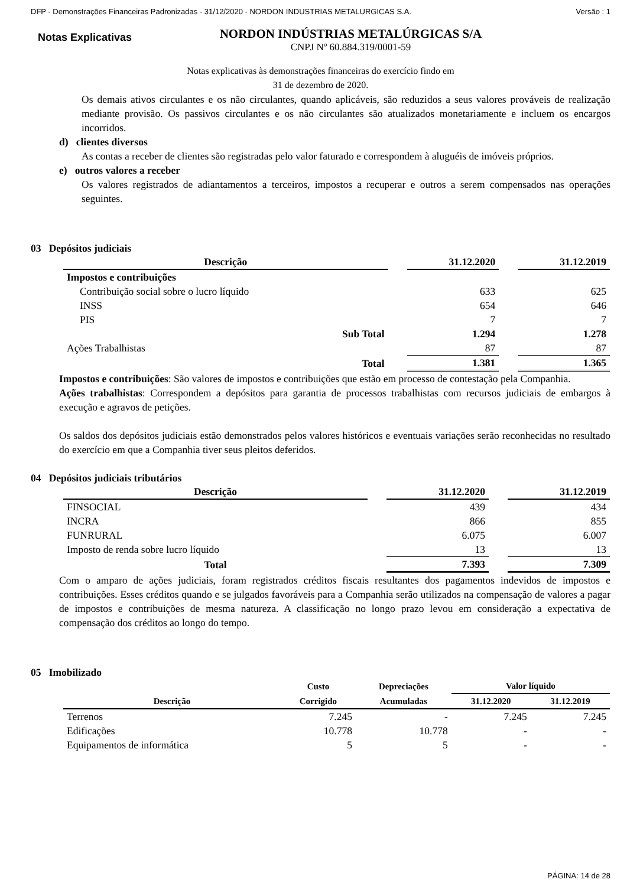DFP - Demonstrações Financeiras Padronizadas - 31/12/2020 - NORDON INDUSTRIAS METALURGICAS S.A. Versão : 1
Notas Explicativas
NORDON INDÚSTRIAS METALÚRGICAS S/A
CNPJ Nº 60.884.319/0001-59
Notas explicativas às demonstrações financeiras do exercício findo em
31 de dezembro de 2020.
Os demais ativos circulantes e os não circulantes, quando aplicáveis, são reduzidos a seus valores prováveis de realização mediante provisão. Os passivos circulantes e os não circulantes são atualizados monetariamente e incluem os encargos incorridos.
d) clientes diversos
As contas a receber de clientes são registradas pelo valor faturado e correspondem à aluguéis de imóveis próprios.
e) outros valores a receber
Os valores registrados de adiantamentos a terceiros, impostos a recuperar e outros a serem compensados nas operações seguintes.
03 Depósitos judiciais
| Descrição | | 31.12.2020 | | 31.12.2019 |
| Impostos e contribuições | | | | |
| Contribuição social sobre o lucro líquido | | 633 | | 625 |
| INSS | | 654 | | 646 |
| PIS | | 7 | | 7 |
| Sub Total | | 1.294 | | 1.278 |
| Ações Trabalhistas | | 87 | | 87 |
| Total | | 1.381 | | 1.365 |
Impostos e contribuições: São valores de impostos e contribuições que estão em processo de contestação pela Companhia.
Ações trabalhistas: Correspondem a depósitos para garantia de processos trabalhistas com recursos judiciais de embargos à execução e agravos de petições.
Os saldos dos depósitos judiciais estão demonstrados pelos valores históricos e eventuais variações serão reconhecidas no resultado do exercício em que a Companhia tiver seus pleitos deferidos.
04 Depósitos judiciais tributários
| Descrição | | 31.12.2020 | | 31.12.2019 |
| FINSOCIAL | | 439 | | 434 |
| INCRA | | 866 | | 855 |
| FUNRURAL | | 6.075 | | 6.007 |
| Imposto de renda sobre lucro líquido | | 13 | | 13 |
| Total | | 7.393 | | 7.309 |
Com o amparo de ações judiciais, foram registrados créditos fiscais resultantes dos pagamentos indevidos de impostos e contribuições. Esses créditos quando e se julgados favoráveis para a Companhia serão utilizados na compensação de valores a pagar de impostos e contribuições de mesma natureza. A classificação no longo prazo levou em consideração a expectativa de compensação dos créditos ao longo do tempo.
05 Imobilizado
| | Custo | Depreciações | Valor líquido | |
| --- | --- | --- | --- | --- |
| Descrição | Corrigido | Acumuladas | 31.12.2020 | 31.12.2019 |
| Terrenos | 7.245 | - | 7.245 | 7.245 |
| Edificações | 10.778 | 10.778 | - | - |
| Equipamentos de informática | 5 | 5 | - | - |
PÁGINA: 14 de 28